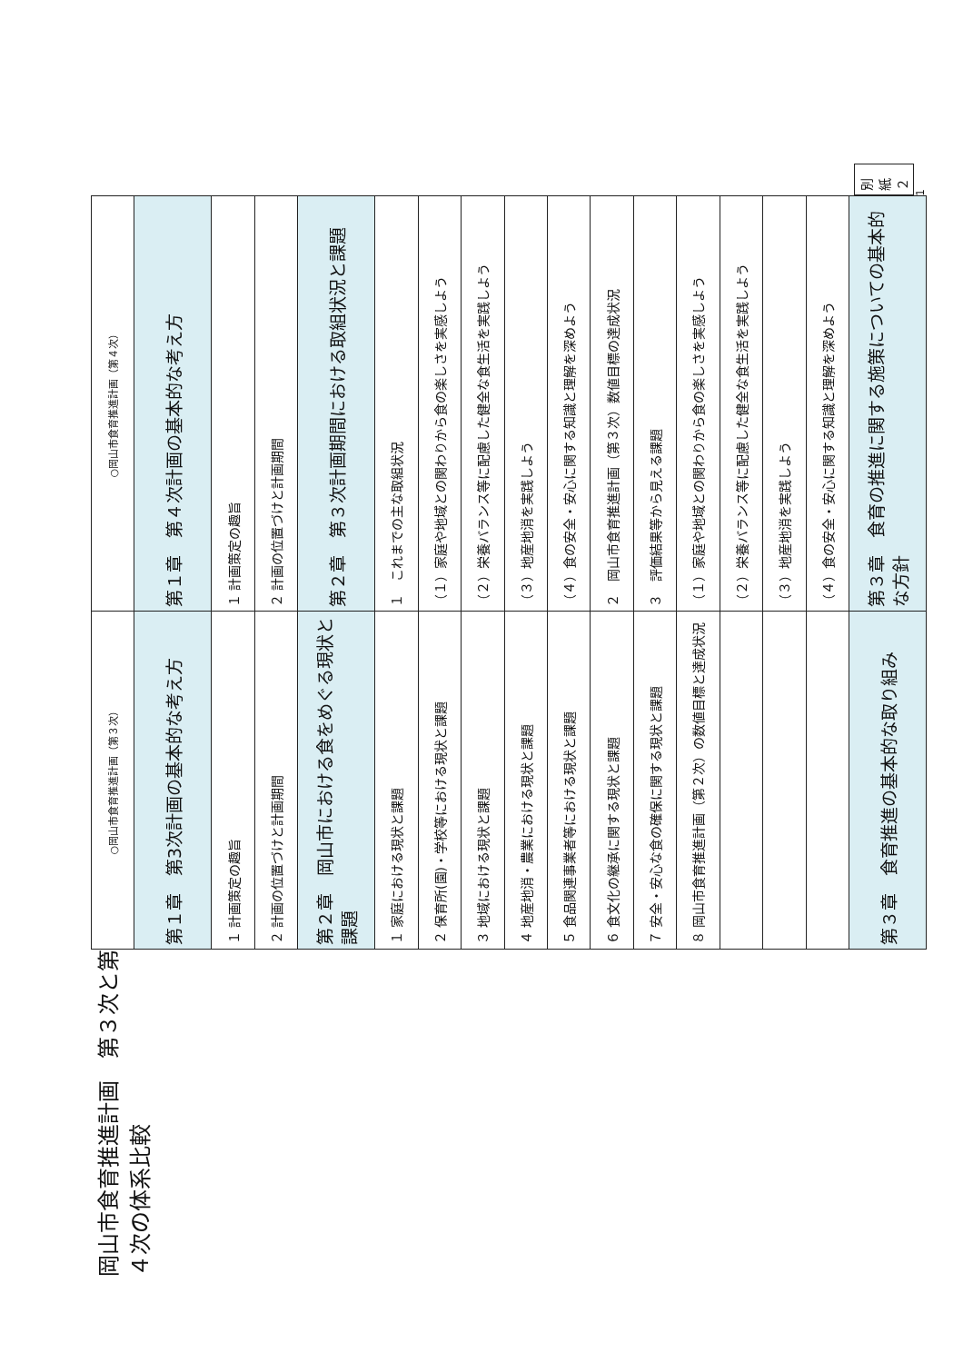岡山市食育推進計画　第３次と第４次の体系比較
| ○岡山市食育推進計画（第３次） | ○岡山市食育推進計画（第４次） |
| 第１章 第3次計画の基本的な考え方 | 第１章 第４次計画の基本的な考え方 |
| １ 計画策定の趣旨 | １ 計画策定の趣旨 |
| ２ 計画の位置づけと計画期間 | ２ 計画の位置づけと計画期間 |
| 第２章 岡山市における食をめぐる現状と課題 | 第２章 第３次計画期間における取組状況と課題 |
| １ 家庭における現状と課題 | １ これまでの主な取組状況 |
| ２ 保育所(園)・学校等における現状と課題 | （１）家庭や地域との関わりから食の楽しさを実感しよう |
| ３ 地域における現状と課題 | （２）栄養バランス等に配慮した健全な食生活を実践しよう |
| ４ 地産地消・農業における現状と課題 | （３）地産地消を実践しよう |
| ５ 食品関連事業者等における現状と課題 | （４）食の安全・安心に関する知識と理解を深めよう |
| ６ 食文化の継承に関する現状と課題 | ２ 岡山市食育推進計画（第３次）数値目標の達成状況 |
| ７ 安全・安心な食の確保に関する現状と課題 | ３ 評価結果等から見える課題 |
| ８ 岡山市食育推進計画（第２次）の数値目標と達成状況 | （１）家庭や地域との関わりから食の楽しさを実感しよう |
| | （２）栄養バランス等に配慮した健全な食生活を実践しよう |
| | （３）地産地消を実践しよう |
| | （４）食の安全・安心に関する知識と理解を深めよう |
| 第３章 食育推進の基本的な取り組み | 第３章 食育の推進に関する施策についての基本的な方針 |
別紙２
1